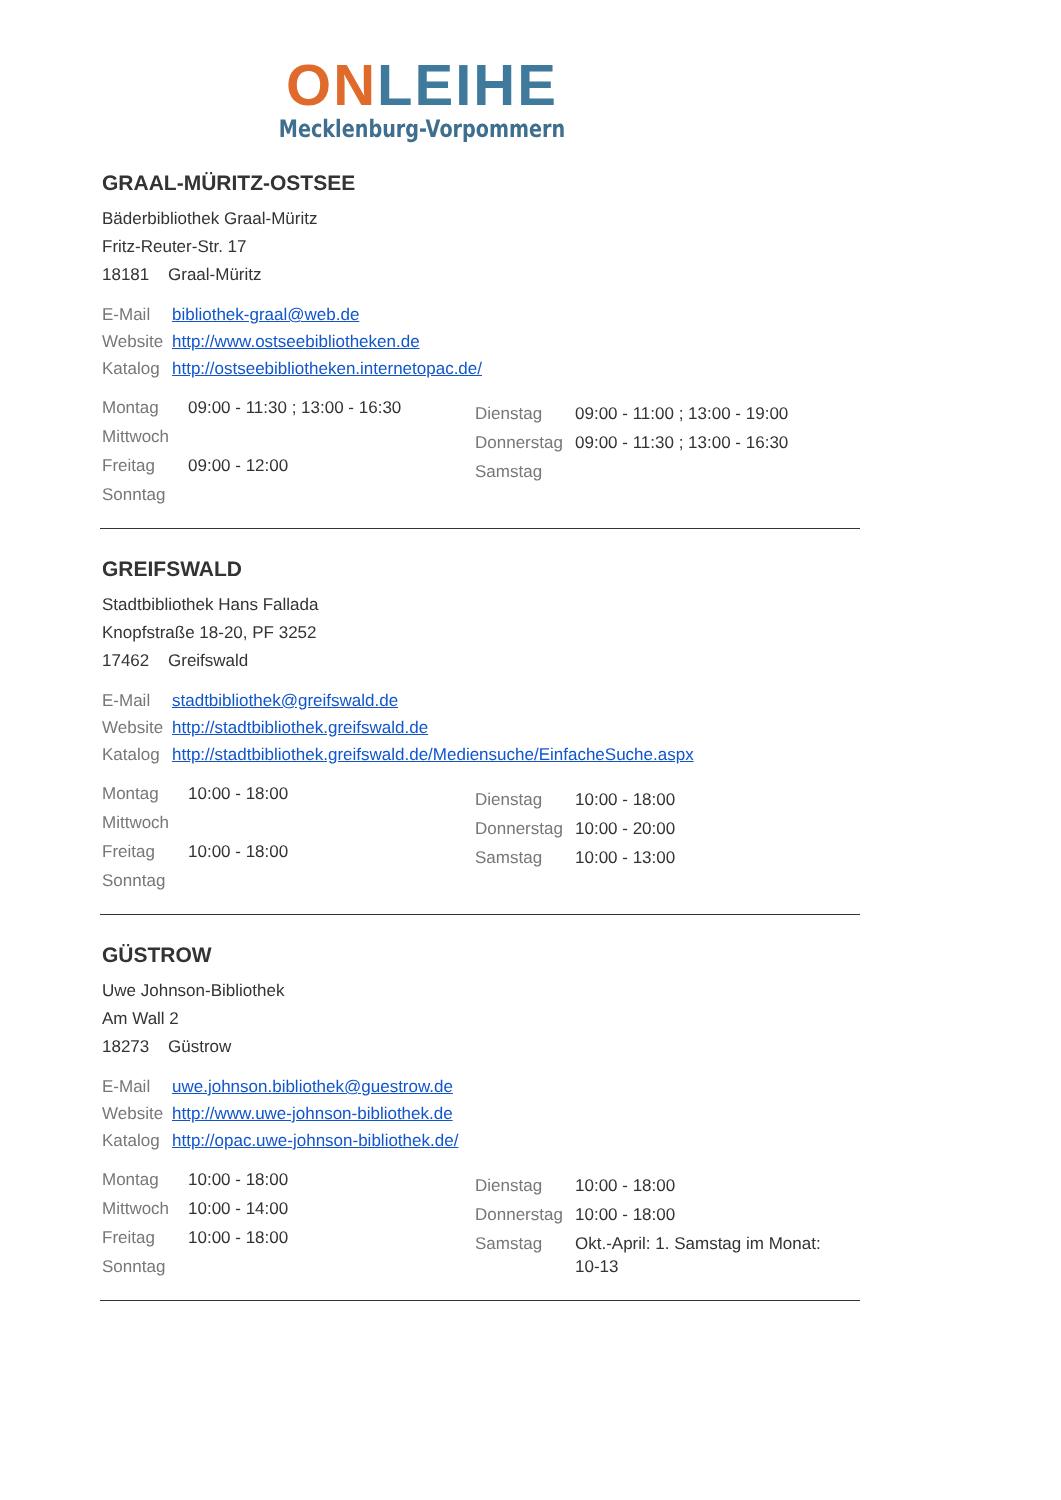ON LEIHE
Mecklenburg-Vorpommern
GRAAL-MÜRITZ-OSTSEE
Bäderbibliothek Graal-Müritz
Fritz-Reuter-Str. 17
18181 Graal-Müritz
E-Mail bibliothek-graal@web.de
Website http://www.ostseebibliotheken.de
Katalog http://ostseebibliotheken.internetopac.de/
| Montag | 09:00 - 11:30 ; 13:00 - 16:30 |
| Mittwoch | |
| Freitag | 09:00 - 12:00 |
| Sonntag | |
| Dienstag | 09:00 - 11:00 ; 13:00 - 19:00 |
| Donnerstag | 09:00 - 11:30 ; 13:00 - 16:30 |
| Samstag | |
GREIFSWALD
Stadtbibliothek Hans Fallada
Knopfstraße 18-20, PF 3252
17462 Greifswald
E-Mail stadtbibliothek@greifswald.de
Website http://stadtbibliothek.greifswald.de
Katalog http://stadtbibliothek.greifswald.de/Mediensuche/EinfacheSuche.aspx
| Montag | 10:00 - 18:00 |
| Mittwoch | |
| Freitag | 10:00 - 18:00 |
| Sonntag | |
| Dienstag | 10:00 - 18:00 |
| Donnerstag | 10:00 - 20:00 |
| Samstag | 10:00 - 13:00 |
GÜSTROW
Uwe Johnson-Bibliothek
Am Wall 2
18273 Güstrow
E-Mail uwe.johnson.bibliothek@guestrow.de
Website http://www.uwe-johnson-bibliothek.de
Katalog http://opac.uwe-johnson-bibliothek.de/
| Montag | 10:00 - 18:00 |
| Mittwoch | 10:00 - 14:00 |
| Freitag | 10:00 - 18:00 |
| Sonntag | |
| Dienstag | 10:00 - 18:00 |
| Donnerstag | 10:00 - 18:00 |
| Samstag | Okt.-April: 1. Samstag im Monat: 10-13 |